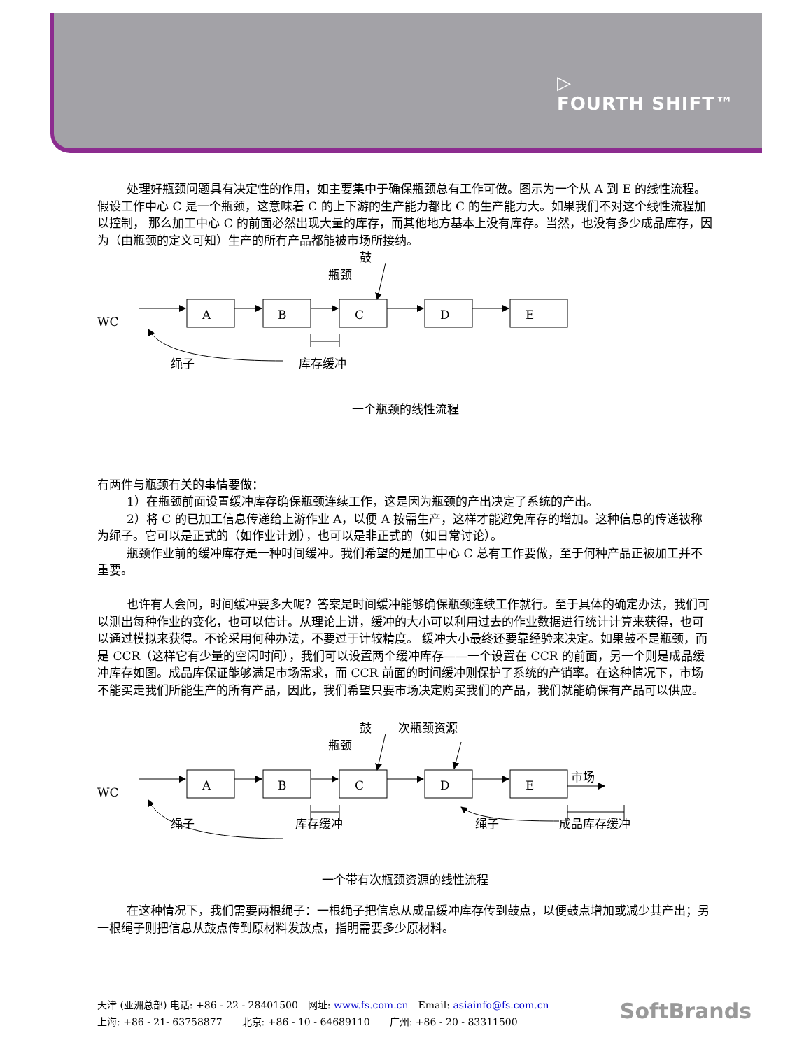▷
FOURTH SHIFT™
处理好瓶颈问题具有决定性的作用，如主要集中于确保瓶颈总有工作可做。图示为一个从 A 到 E 的线性流程。假设工作中心 C 是一个瓶颈，这意味着 C 的上下游的生产能力都比 C 的生产能力大。如果我们不对这个线性流程加以控制， 那么加工中心 C 的前面必然出现大量的库存，而其他地方基本上没有库存。当然，也没有多少成品库存，因为（由瓶颈的定义可知）生产的所有产品都能被市场所接纳。
鼓
瓶颈
WC
A
B
C
D
E
绳子
库存缓冲
一个瓶颈的线性流程
有两件与瓶颈有关的事情要做：
1）在瓶颈前面设置缓冲库存确保瓶颈连续工作，这是因为瓶颈的产出决定了系统的产出。
2）将 C 的已加工信息传递给上游作业 A，以便 A 按需生产，这样才能避免库存的增加。这种信息的传递被称为绳子。它可以是正式的（如作业计划），也可以是非正式的（如日常讨论）。
瓶颈作业前的缓冲库存是一种时间缓冲。我们希望的是加工中心 C 总有工作要做，至于何种产品正被加工并不重要。
也许有人会问，时间缓冲要多大呢？答案是时间缓冲能够确保瓶颈连续工作就行。至于具体的确定办法，我们可以测出每种作业的变化，也可以估计。从理论上讲，缓冲的大小可以利用过去的作业数据进行统计计算来获得，也可以通过模拟来获得。不论采用何种办法，不要过于计较精度。 缓冲大小最终还要靠经验来决定。如果鼓不是瓶颈，而是 CCR（这样它有少量的空闲时间），我们可以设置两个缓冲库存——一个设置在 CCR 的前面，另一个则是成品缓冲库存如图。成品库保证能够满足市场需求，而 CCR 前面的时间缓冲则保护了系统的产销率。在这种情况下，市场不能买走我们所能生产的所有产品，因此，我们希望只要市场决定购买我们的产品，我们就能确保有产品可以供应。
鼓
次瓶颈资源
瓶颈
WC
A
B
C
D
E
市场
绳子
库存缓冲
绳子
成品库存缓冲
一个带有次瓶颈资源的线性流程
在这种情况下，我们需要两根绳子：一根绳子把信息从成品缓冲库存传到鼓点，以便鼓点增加或减少其产出；另一根绳子则把信息从鼓点传到原材料发放点，指明需要多少原材料。
天津 (亚洲总部) 电话: +86 - 22 - 28401500　网址: www.fs.com.cn　Email: asiainfo@fs.com.cn
上海: +86 - 21- 63758877　　北京: +86 - 10 - 64689110　　广州: +86 - 20 - 83311500
SoftBrands